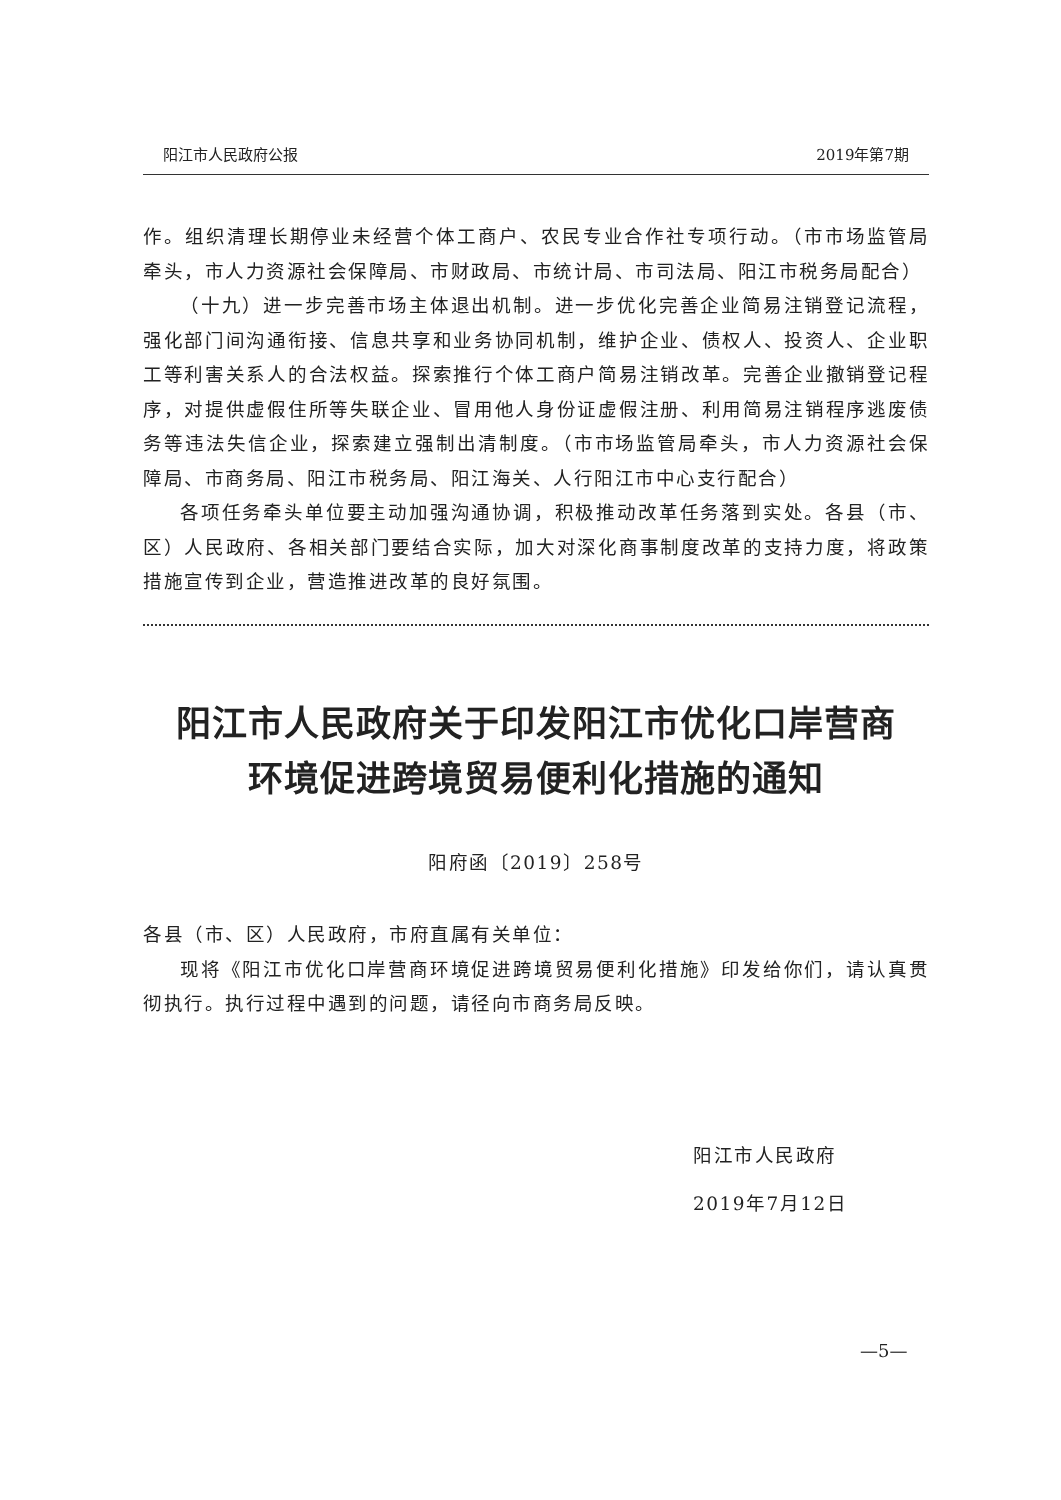阳江市人民政府公报 2019年第7期
作。组织清理长期停业未经营个体工商户、农民专业合作社专项行动。（市市场监管局牵头，市人力资源社会保障局、市财政局、市统计局、市司法局、阳江市税务局配合）
（十九）进一步完善市场主体退出机制。进一步优化完善企业简易注销登记流程，强化部门间沟通衔接、信息共享和业务协同机制，维护企业、债权人、投资人、企业职工等利害关系人的合法权益。探索推行个体工商户简易注销改革。完善企业撤销登记程序，对提供虚假住所等失联企业、冒用他人身份证虚假注册、利用简易注销程序逃废债务等违法失信企业，探索建立强制出清制度。（市市场监管局牵头，市人力资源社会保障局、市商务局、阳江市税务局、阳江海关、人行阳江市中心支行配合）
各项任务牵头单位要主动加强沟通协调，积极推动改革任务落到实处。各县（市、区）人民政府、各相关部门要结合实际，加大对深化商事制度改革的支持力度，将政策措施宣传到企业，营造推进改革的良好氛围。
阳江市人民政府关于印发阳江市优化口岸营商
环境促进跨境贸易便利化措施的通知
阳府函〔2019〕258号
各县（市、区）人民政府，市府直属有关单位：
现将《阳江市优化口岸营商环境促进跨境贸易便利化措施》印发给你们，请认真贯彻执行。执行过程中遇到的问题，请径向市商务局反映。
阳江市人民政府
2019年7月12日
—5—